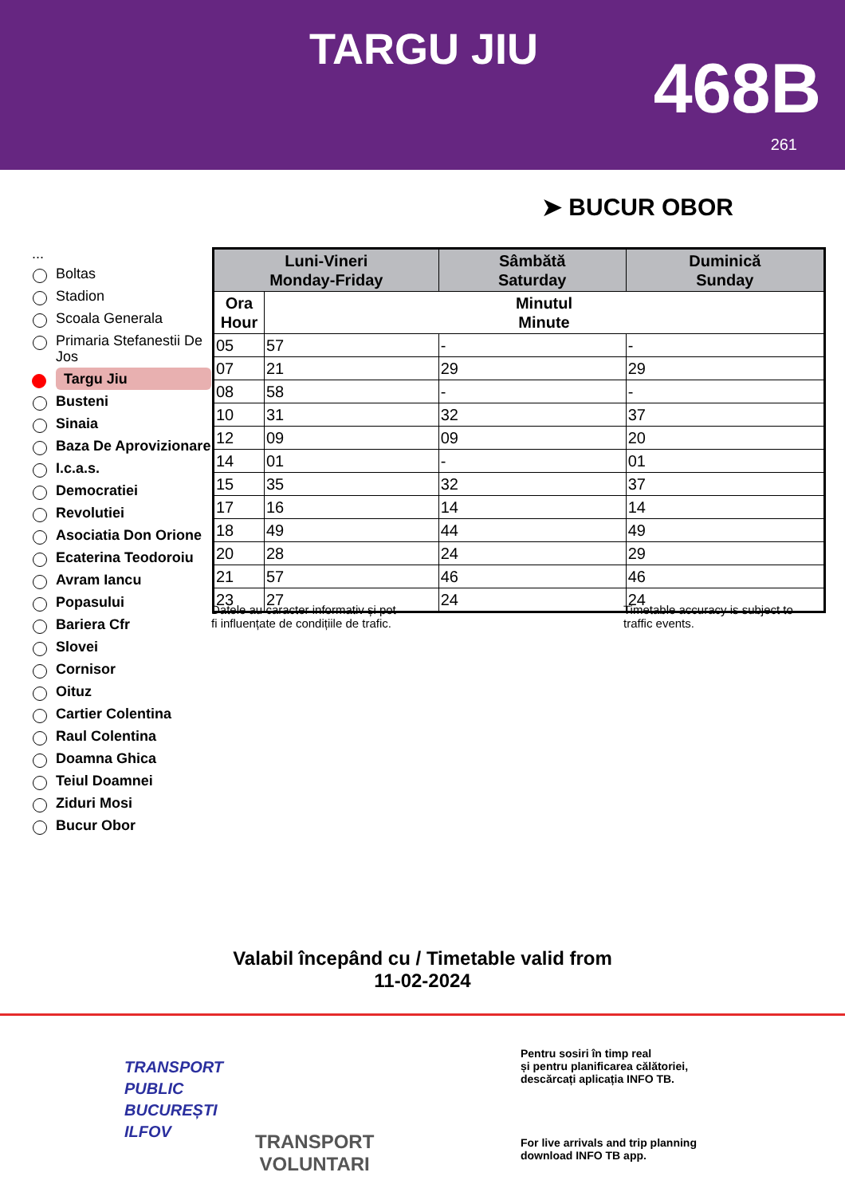TARGU JIU 468B
261
➤ BUCUR OBOR
...
Boltas
Stadion
Scoala Generala
Primaria Stefanestii De Jos
Targu Jiu
Busteni
Sinaia
Baza De Aprovizionare
I.c.a.s.
Democratiei
Revolutiei
Asociatia Don Orione
Ecaterina Teodoroiu
Avram Iancu
Popasului
Bariera Cfr
Slovei
Cornisor
Oituz
Cartier Colentina
Raul Colentina
Doamna Ghica
Teiul Doamnei
Ziduri Mosi
Bucur Obor
| Luni-Vineri Monday-Friday | | Sâmbătă Saturday | Duminică Sunday |
| --- | --- | --- | --- |
| Ora Hour | Minutul Minute | | |
| 05 | 57 | - | - |
| 07 | 21 | 29 | 29 |
| 08 | 58 | - | - |
| 10 | 31 | 32 | 37 |
| 12 | 09 | 09 | 20 |
| 14 | 01 | - | 01 |
| 15 | 35 | 32 | 37 |
| 17 | 16 | 14 | 14 |
| 18 | 49 | 44 | 49 |
| 20 | 28 | 24 | 29 |
| 21 | 57 | 46 | 46 |
| 23 | 27 | 24 | 24 |
Datele au caracter informativ și pot
fi influențate de condițiile de trafic.
Timetable accuracy is subject to
traffic events.
Valabil începând cu / Timetable valid from
11-02-2024
TRANSPORT
PUBLIC
BUCUREȘTI
ILFOV
TRANSPORT
VOLUNTARI
Pentru sosiri în timp real
și pentru planificarea călătoriei,
descărcați aplicația INFO TB.
For live arrivals and trip planning
download INFO TB app.